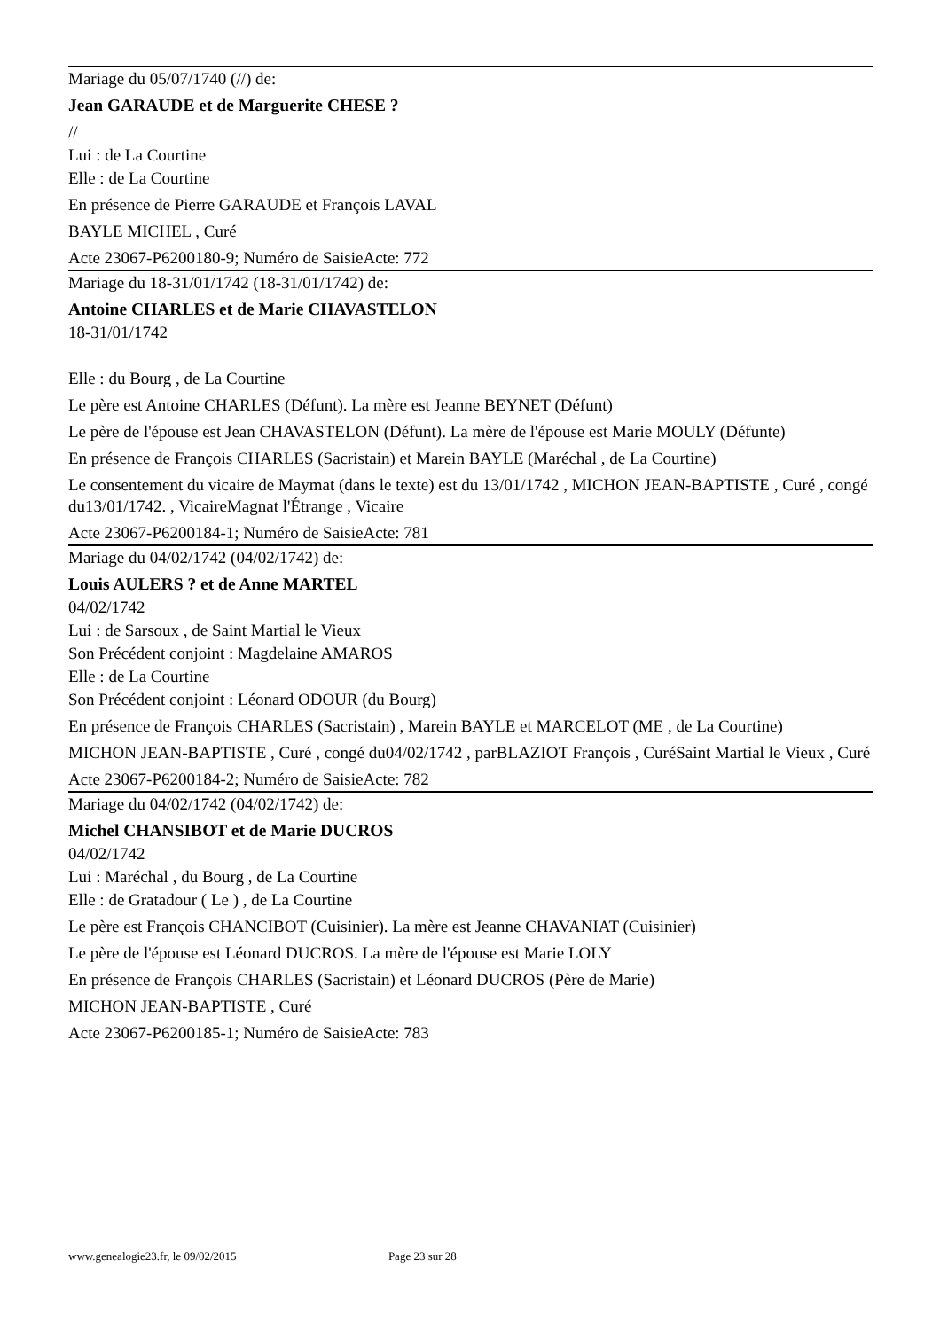Mariage du 05/07/1740 (//) de:
Jean GARAUDE et de Marguerite CHESE ?
//
Lui : de La Courtine
Elle : de La Courtine
En présence de Pierre GARAUDE et François LAVAL
BAYLE MICHEL , Curé
Acte 23067-P6200180-9; Numéro de SaisieActe: 772
Mariage du 18-31/01/1742 (18-31/01/1742) de:
Antoine CHARLES et de Marie CHAVASTELON
18-31/01/1742
Elle : du Bourg , de La Courtine
Le père est Antoine CHARLES (Défunt). La mère est Jeanne BEYNET (Défunt)
Le père de l'épouse est Jean CHAVASTELON (Défunt). La mère de l'épouse est Marie MOULY (Défunte)
En présence de François CHARLES (Sacristain) et Marein BAYLE (Maréchal , de La Courtine)
Le consentement du vicaire de Maymat (dans le texte) est du 13/01/1742 , MICHON JEAN-BAPTISTE , Curé , congé du13/01/1742. , VicaireMagnat l'Étrange , Vicaire
Acte 23067-P6200184-1; Numéro de SaisieActe: 781
Mariage du 04/02/1742 (04/02/1742) de:
Louis AULERS ? et de Anne MARTEL
04/02/1742
Lui : de Sarsoux , de Saint Martial le Vieux
Son Précédent conjoint : Magdelaine AMAROS
Elle : de La Courtine
Son Précédent conjoint : Léonard ODOUR (du Bourg)
En présence de François CHARLES (Sacristain) , Marein BAYLE et MARCELOT (ME , de La Courtine)
MICHON JEAN-BAPTISTE , Curé , congé du04/02/1742 , parBLAZIOT François , CuréSaint Martial le Vieux , Curé
Acte 23067-P6200184-2; Numéro de SaisieActe: 782
Mariage du 04/02/1742 (04/02/1742) de:
Michel CHANSIBOT et de Marie DUCROS
04/02/1742
Lui : Maréchal , du Bourg , de La Courtine
Elle : de Gratadour ( Le ) , de La Courtine
Le père est François CHANCIBOT (Cuisinier). La mère est Jeanne CHAVANIAT (Cuisinier)
Le père de l'épouse est Léonard DUCROS. La mère de l'épouse est Marie LOLY
En présence de François CHARLES (Sacristain) et Léonard DUCROS (Père de Marie)
MICHON JEAN-BAPTISTE , Curé
Acte 23067-P6200185-1; Numéro de SaisieActe: 783
www.genealogie23.fr, le 09/02/2015 Page 23 sur 28